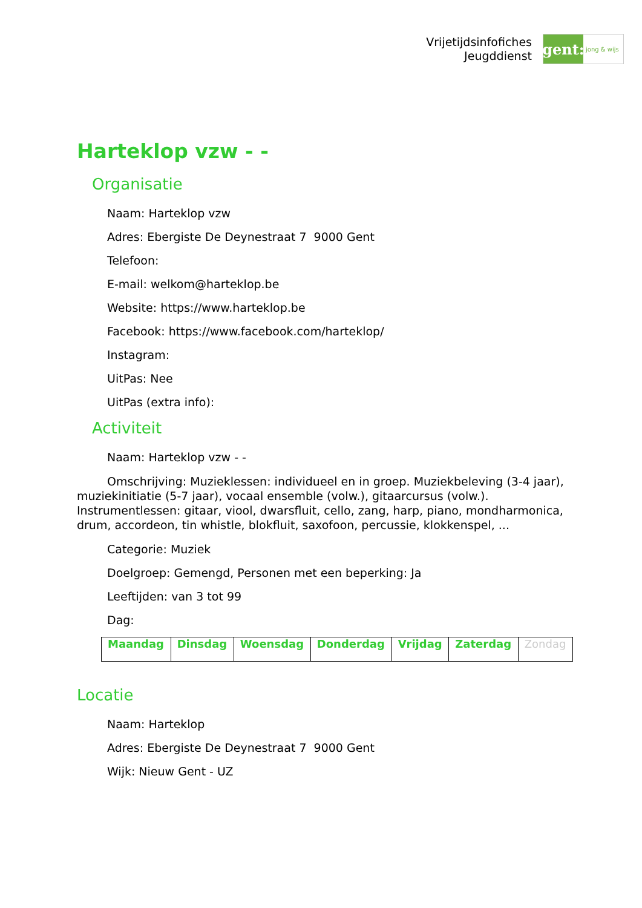Vrijetijdsinfofiches
Jeugddienst
gent:
jong & wijs
Harteklop vzw - -
Organisatie
Naam: Harteklop vzw
Adres: Ebergiste De Deynestraat 7 9000 Gent
Telefoon:
E-mail: welkom@harteklop.be
Website: https://www.harteklop.be
Facebook: https://www.facebook.com/harteklop/
Instagram:
UitPas: Nee
UitPas (extra info):
Activiteit
Naam: Harteklop vzw - -
Omschrijving: Muzieklessen: individueel en in groep. Muziekbeleving (3-4 jaar), muziekinitiatie (5-7 jaar), vocaal ensemble (volw.), gitaarcursus (volw.). Instrumentlessen: gitaar, viool, dwarsfluit, cello, zang, harp, piano, mondharmonica, drum, accordeon, tin whistle, blokfluit, saxofoon, percussie, klokkenspel, ...
Categorie: Muziek
Doelgroep: Gemengd, Personen met een beperking: Ja
Leeftijden: van 3 tot 99
Dag:
| Maandag | Dinsdag | Woensdag | Donderdag | Vrijdag | Zaterdag | Zondag |
Locatie
Naam: Harteklop
Adres: Ebergiste De Deynestraat 7 9000 Gent
Wijk: Nieuw Gent - UZ